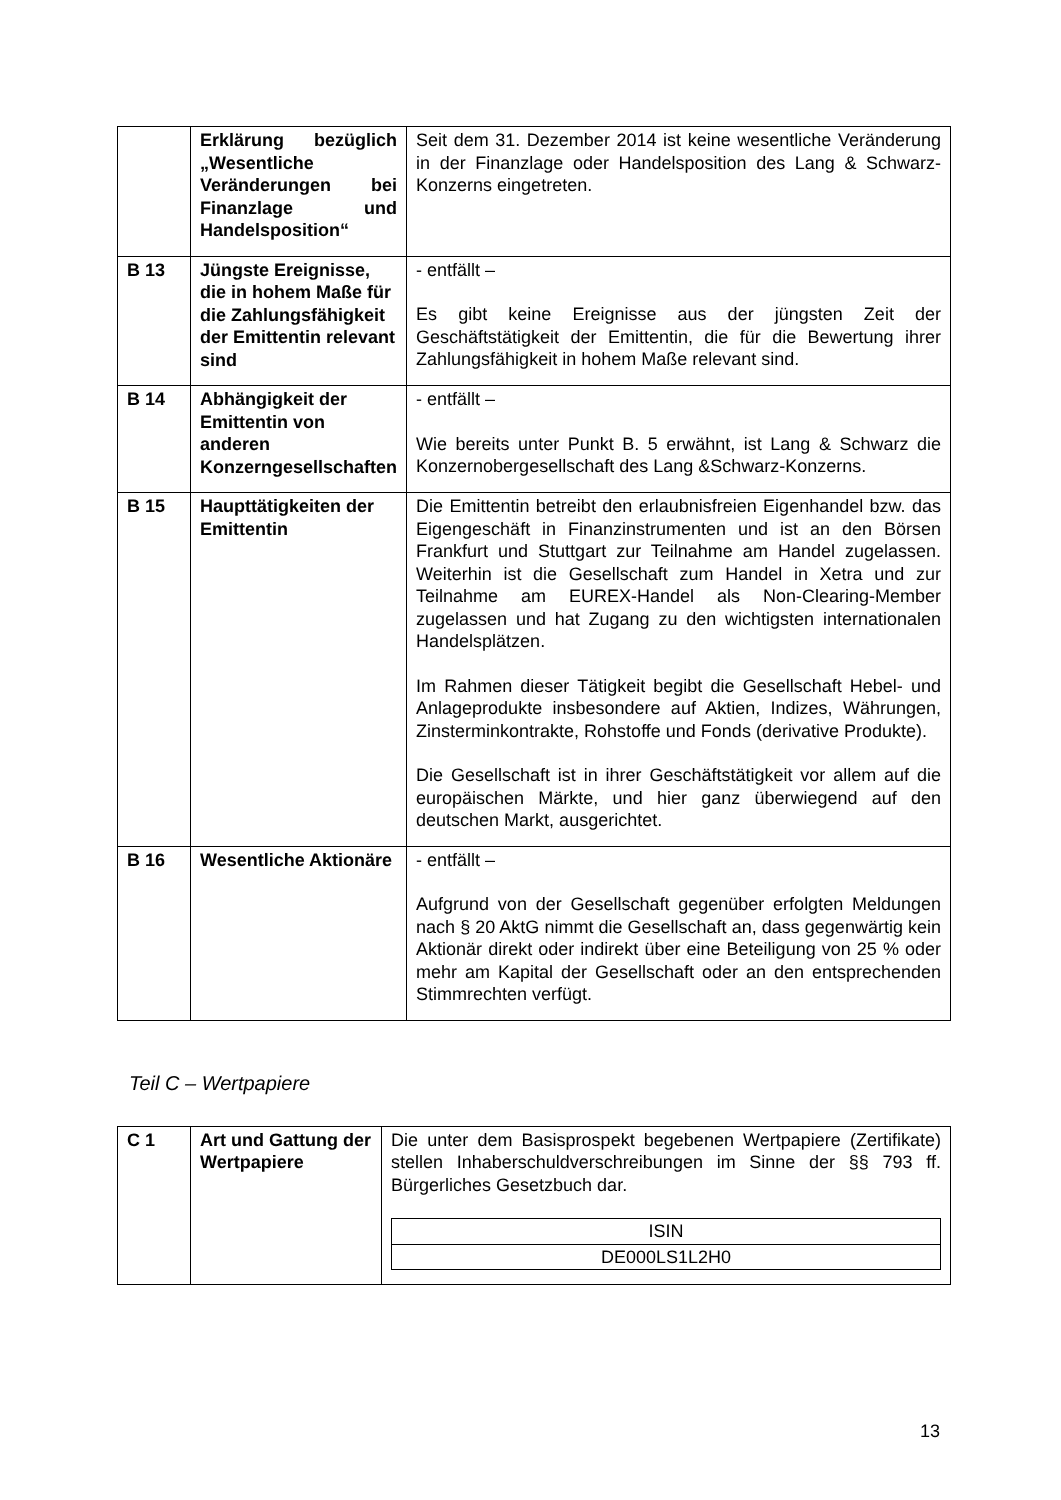| | Erklärung bezüglich „Wesentliche Veränderungen bei Finanzlage und Handelsposition“ | Seit dem 31. Dezember 2014 ist keine wesentliche Veränderung in der Finanzlage oder Handelsposition des Lang & Schwarz-Konzerns eingetreten. |
| B 13 | Jüngste Ereignisse, die in hohem Maße für die Zahlungsfähigkeit der Emittentin relevant sind | - entfällt – Es gibt keine Ereignisse aus der jüngsten Zeit der Geschäftstätigkeit der Emittentin, die für die Bewertung ihrer Zahlungsfähigkeit in hohem Maße relevant sind. |
| B 14 | Abhängigkeit der Emittentin von anderen Konzerngesellschaften | - entfällt – Wie bereits unter Punkt B. 5 erwähnt, ist Lang & Schwarz die Konzernobergesellschaft des Lang &Schwarz-Konzerns. |
| B 15 | Haupttätigkeiten der Emittentin | Die Emittentin betreibt den erlaubnisfreien Eigenhandel bzw. das Eigengeschäft in Finanzinstrumenten und ist an den Börsen Frankfurt und Stuttgart zur Teilnahme am Handel zugelassen. Weiterhin ist die Gesellschaft zum Handel in Xetra und zur Teilnahme am EUREX-Handel als Non-Clearing-Member zugelassen und hat Zugang zu den wichtigsten internationalen Handelsplätzen. Im Rahmen dieser Tätigkeit begibt die Gesellschaft Hebel- und Anlageprodukte insbesondere auf Aktien, Indizes, Währungen, Zinsterminkontrakte, Rohstoffe und Fonds (derivative Produkte). Die Gesellschaft ist in ihrer Geschäftstätigkeit vor allem auf die europäischen Märkte, und hier ganz überwiegend auf den deutschen Markt, ausgerichtet. |
| B 16 | Wesentliche Aktionäre | - entfällt – Aufgrund von der Gesellschaft gegenüber erfolgten Meldungen nach § 20 AktG nimmt die Gesellschaft an, dass gegenwärtig kein Aktionär direkt oder indirekt über eine Beteiligung von 25 % oder mehr am Kapital der Gesellschaft oder an den entsprechenden Stimmrechten verfügt. |
Teil C – Wertpapiere
| C 1 | Art und Gattung der Wertpapiere | Die unter dem Basisprospekt begebenen Wertpapiere (Zertifikate) stellen Inhaberschuldverschreibungen im Sinne der §§ 793 ff. Bürgerliches Gesetzbuch dar. / ISIN / / DE000LS1L2H0 / |
13